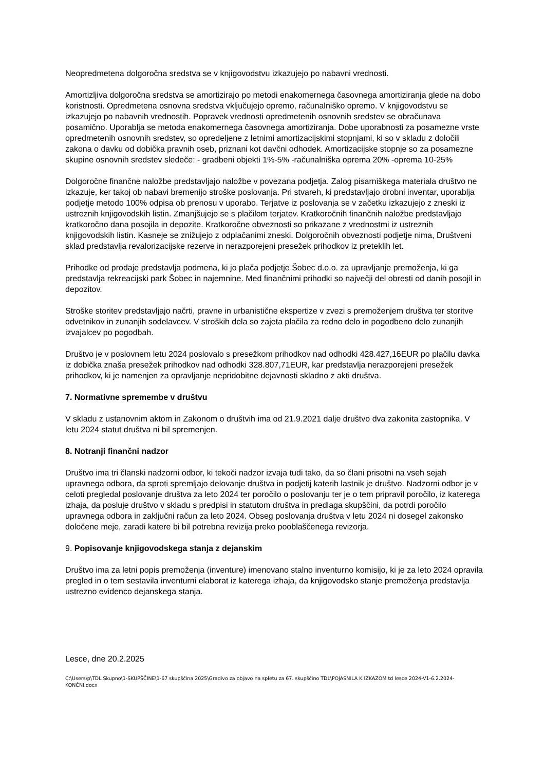Neopredmetena dolgoročna sredstva se v knjigovodstvu izkazujejo po nabavni vrednosti.
Amortizljiva dolgoročna sredstva se amortizirajo po metodi enakomernega časovnega amortiziranja glede na dobo koristnosti. Opredmetena osnovna sredstva vključujejo opremo, računalniško opremo. V knjigovodstvu se izkazujejo po nabavnih vrednostih. Popravek vrednosti opredmetenih osnovnih sredstev se obračunava posamično. Uporablja se metoda enakomernega časovnega amortiziranja. Dobe uporabnosti za posamezne vrste opredmetenih osnovnih sredstev, so opredeljene z letnimi amortizacijskimi stopnjami, ki so v skladu z določili zakona o davku od dobička pravnih oseb, priznani kot davčni odhodek. Amortizacijske stopnje so za posamezne skupine osnovnih sredstev sledeče: - gradbeni objekti 1%-5% -računalniška oprema 20% -oprema 10-25%
Dolgoročne finančne naložbe predstavljajo naložbe v povezana podjetja. Zalog pisarniškega materiala društvo ne izkazuje, ker takoj ob nabavi bremenijo stroške poslovanja. Pri stvareh, ki predstavljajo drobni inventar, uporablja podjetje metodo 100% odpisa ob prenosu v uporabo. Terjatve iz poslovanja se v začetku izkazujejo z zneski iz ustreznih knjigovodskih listin. Zmanjšujejo se s plačilom terjatev. Kratkoročnih finančnih naložbe predstavljajo kratkoročno dana posojila in depozite. Kratkoročne obveznosti so prikazane z vrednostmi iz ustreznih knjigovodskih listin. Kasneje se znižujejo z odplačanimi zneski. Dolgoročnih obveznosti podjetje nima, Društveni sklad predstavlja revalorizacijske rezerve in nerazporejeni presežek prihodkov iz preteklih let.
Prihodke od prodaje predstavlja podmena, ki jo plača podjetje Šobec d.o.o. za upravljanje premoženja, ki ga predstavlja rekreacijski park Šobec in najemnine. Med finančnimi prihodki so največji del obresti od danih posojil in depozitov.
Stroške storitev predstavljajo načrti, pravne in urbanistične ekspertize v zvezi s premoženjem društva ter storitve odvetnikov in zunanjih sodelavcev. V stroških dela so zajeta plačila za redno delo in pogodbeno delo zunanjih izvajalcev po pogodbah.
Društvo je v poslovnem letu 2024 poslovalo s presežkom prihodkov nad odhodki 428.427,16EUR po plačilu davka iz dobička znaša presežek prihodkov nad odhodki 328.807,71EUR, kar predstavlja nerazporejeni presežek prihodkov, ki je namenjen za opravljanje nepridobitne dejavnosti skladno z akti društva.
7. Normativne spremembe v društvu
V skladu z ustanovnim aktom in Zakonom o društvih ima od 21.9.2021 dalje društvo dva zakonita zastopnika. V letu 2024 statut društva ni bil spremenjen.
8. Notranji finančni nadzor
Društvo ima tri članski nadzorni odbor, ki tekoči nadzor izvaja tudi tako, da so člani prisotni na vseh sejah upravnega odbora, da sproti spremljajo delovanje društva in podjetij katerih lastnik je društvo. Nadzorni odbor je v celoti pregledal poslovanje društva za leto 2024 ter poročilo o poslovanju ter je o tem pripravil poročilo, iz katerega izhaja, da posluje društvo v skladu s predpisi in statutom društva in predlaga skupščini, da potrdi poročilo upravnega odbora in zaključni račun za leto 2024. Obseg poslovanja društva v letu 2024 ni dosegel zakonsko določene meje, zaradi katere bi bil potrebna revizija preko pooblaščenega revizorja.
9. Popisovanje knjigovodskega stanja z dejanskim
Društvo ima za letni popis premoženja (inventure) imenovano stalno inventurno komisijo, ki je za leto 2024 opravila pregled in o tem sestavila inventurni elaborat iz katerega izhaja, da knjigovodsko stanje premoženja predstavlja ustrezno evidenco dejanskega stanja.
Lesce, dne 20.2.2025
C:\Users\p\TDL Skupno\1-SKUPŠČINE\1-67 skupščina 2025\Gradivo za objavo na spletu za 67. skupščino TDL\POJASNILA K IZKAZOM td lesce 2024-V1-6.2.2024-KONČNI.docx